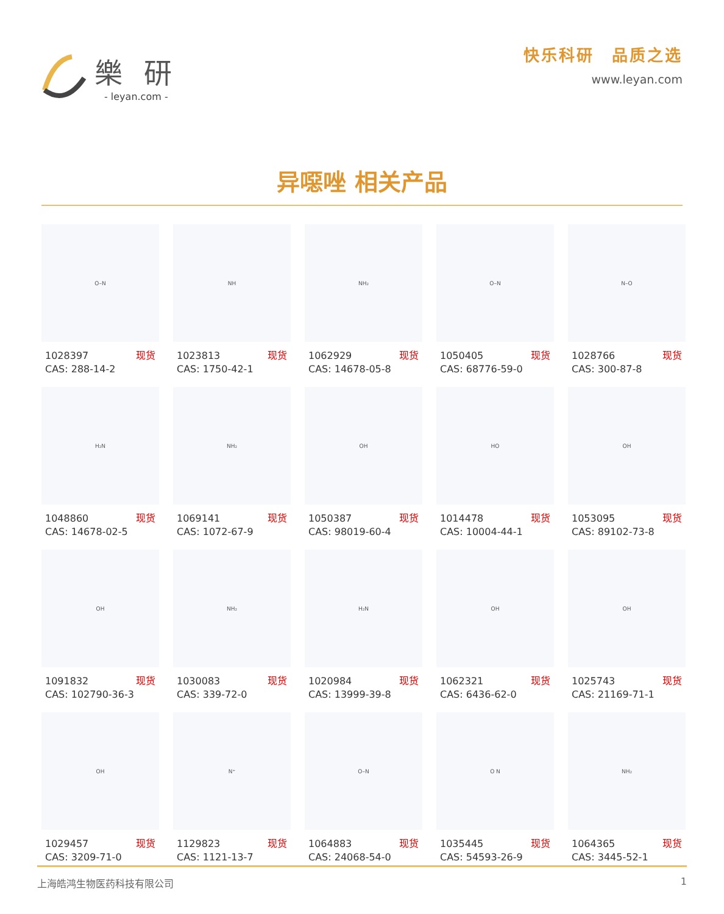樂 研
- leyan.com -
快乐科研　品质之选
www.leyan.com
异噁唑 相关产品
O–N
1028397 现货
CAS: 288-14-2
NH
1023813 现货
CAS: 1750-42-1
NH₂
1062929 现货
CAS: 14678-05-8
O–N
1050405 现货
CAS: 68776-59-0
N–O
1028766 现货
CAS: 300-87-8
H₂N
1048860 现货
CAS: 14678-02-5
NH₂
1069141 现货
CAS: 1072-67-9
OH
1050387 现货
CAS: 98019-60-4
HO
1014478 现货
CAS: 10004-44-1
OH
1053095 现货
CAS: 89102-73-8
OH
1091832 现货
CAS: 102790-36-3
NH₂
1030083 现货
CAS: 339-72-0
H₂N
1020984 现货
CAS: 13999-39-8
OH
1062321 现货
CAS: 6436-62-0
OH
1025743 现货
CAS: 21169-71-1
OH
1029457 现货
CAS: 3209-71-0
N⁺
1129823 现货
CAS: 1121-13-7
O–N
1064883 现货
CAS: 24068-54-0
O N
1035445 现货
CAS: 54593-26-9
NH₂
1064365 现货
CAS: 3445-52-1
上海皓鸿生物医药科技有限公司 1